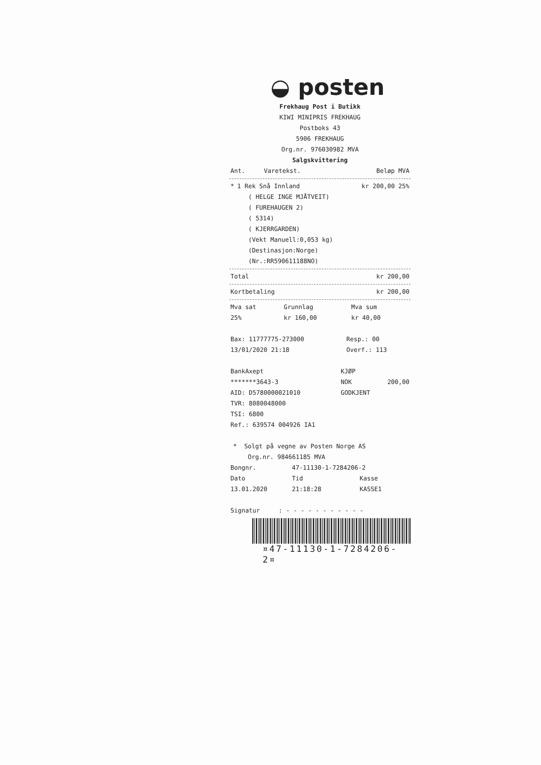◒ posten
Frekhaug Post i Butikk
KIWI MINIPRIS FREKHAUG
Postboks 43
5906 FREKHAUG
Org.nr. 976030982 MVA
Salgskvittering
| Ant. | Varetekst. | Beløp MVA |
| --- | --- | --- |
| * | 1 Rek Snå Innland ( HELGE INGE MJÅTVEIT) ( FUREHAUGEN 2) ( 5314) ( KJERRGARDEN) (Vekt Manuell:0,053 kg) (Destinasjon:Norge) (Nr.:RR590611188NO) | kr 200,00 25% |
| Total | kr 200,00 |
| Kortbetaling | kr 200,00 |
| Mva sat | Grunnlag | Mva sum |
| --- | --- | --- |
| 25% | kr 160,00 | kr 40,00 |
| Bax: 11777775-273000 | Resp.: 00 |
| 13/01/2020 21:18 | Overf.: 113 |
| BankAxept | KJØP | |
| *******3643-3 | NOK | 200,00 |
| AID: D5780000021010 | GODKJENT | |
| TVR: 8080048000 | | |
| TSI: 6800 | | |
| Ref.: 639574 004926 IA1 | | |
* Solgt på vegne av Posten Norge AS
Org.nr. 984661185 MVA
| Bongnr. | 47-11130-1-7284206-2 | |
| Dato | Tid | Kasse |
| 13.01.2020 | 21:18:28 | KASSE1 |
| Signatur | : - - - - - - - - - - - |
¤47-11130-1-7284206-2¤